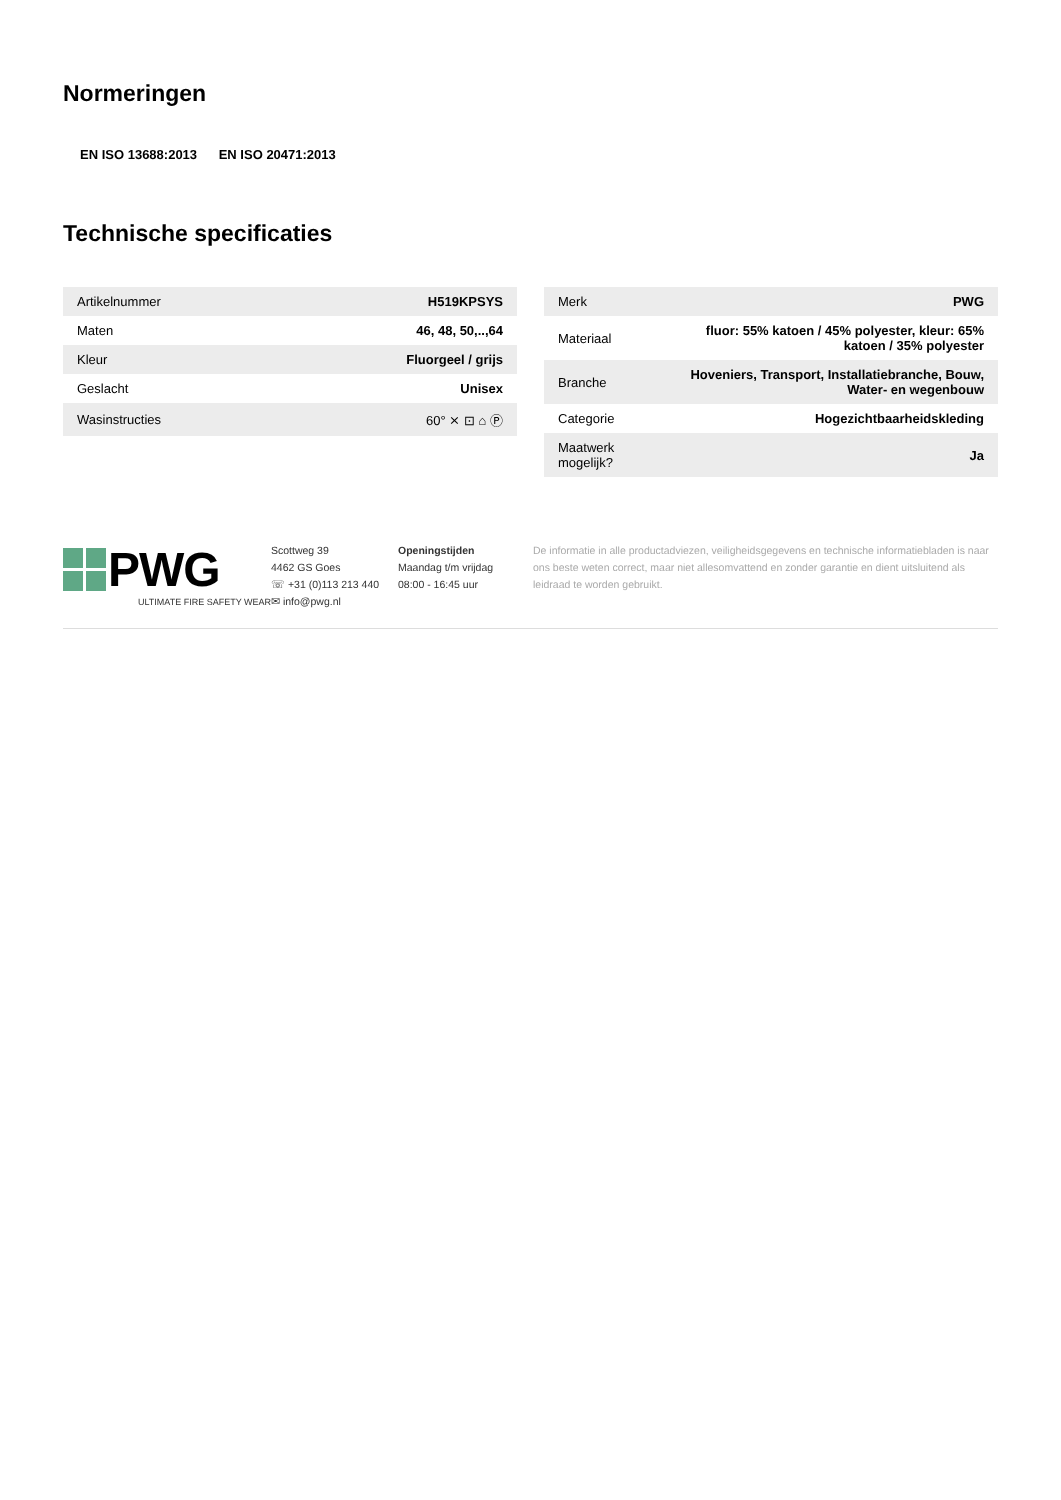Normeringen
EN ISO 13688:2013 EN ISO 20471:2013
Technische specificaties
| Artikelnummer | H519KPSYS |
| Maten | 46, 48, 50,..,64 |
| Kleur | Fluorgeel / grijs |
| Geslacht | Unisex |
| Wasinstructies | 60° ⨯ ⊡ ⌂ Ⓟ |
| Merk | PWG |
| Materiaal | fluor: 55% katoen / 45% polyester, kleur: 65% katoen / 35% polyester |
| Branche | Hoveniers, Transport, Installatiebranche, Bouw, Water- en wegenbouw |
| Categorie | Hogezichtbaarheidskleding |
| Maatwerk mogelijk? | Ja |
PWG
ULTIMATE FIRE SAFETY WEAR
Scottweg 39
4462 GS Goes
☏ +31 (0)113 213 440
✉ info@pwg.nl
Openingstijden
Maandag t/m vrijdag
08:00 - 16:45 uur
De informatie in alle productadviezen, veiligheidsgegevens en technische informatiebladen is naar ons beste weten correct, maar niet allesomvattend en zonder garantie en dient uitsluitend als leidraad te worden gebruikt.